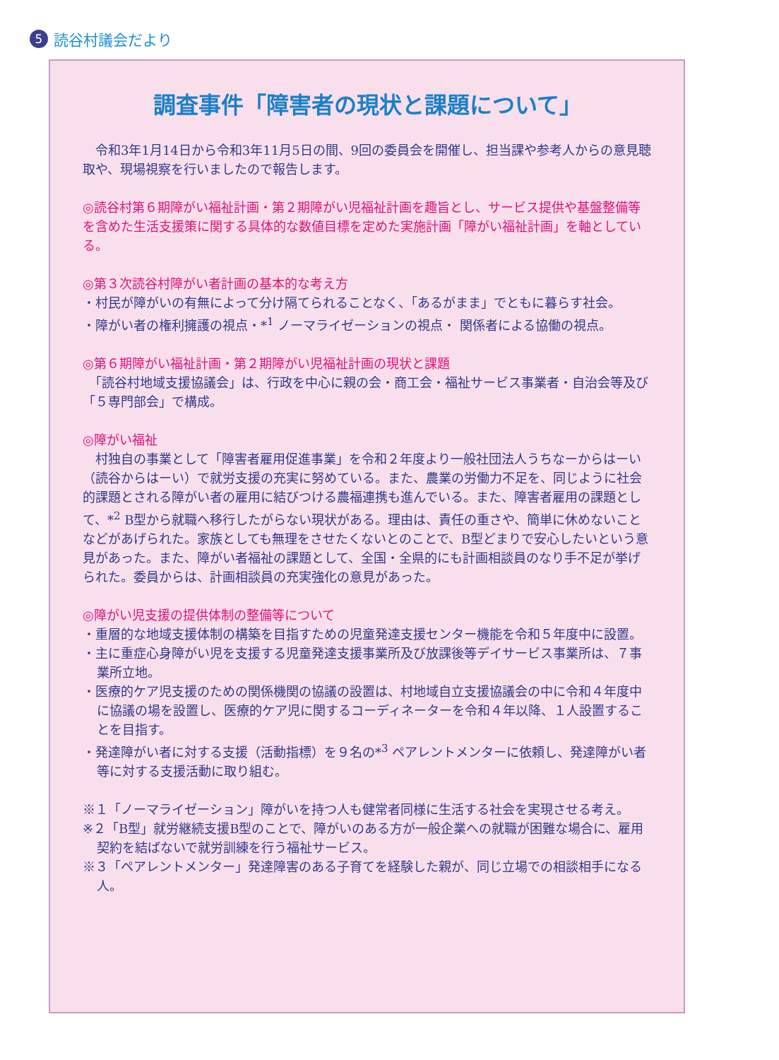5 読谷村議会だより
調査事件「障害者の現状と課題について」
　令和3年1月14日から令和3年11月5日の間、9回の委員会を開催し、担当課や参考人からの意見聴取や、現場視察を行いましたので報告します。
◎読谷村第６期障がい福祉計画・第２期障がい児福祉計画を趣旨とし、サービス提供や基盤整備等を含めた生活支援策に関する具体的な数値目標を定めた実施計画「障がい福祉計画」を軸としている。
◎第３次読谷村障がい者計画の基本的な考え方
・村民が障がいの有無によって分け隔てられることなく、「あるがまま」でともに暮らす社会。
・障がい者の権利擁護の視点・*<sup>1</sup> ノーマライゼーションの視点・ 関係者による協働の視点。
◎第６期障がい福祉計画・第２期障がい児福祉計画の現状と課題
　「読谷村地域支援協議会」は、行政を中心に親の会・商工会・福祉サービス事業者・自治会等及び「５専門部会」で構成。
◎障がい福祉
　村独自の事業として「障害者雇用促進事業」を令和２年度より一般社団法人うちなーからはーい（読谷からはーい）で就労支援の充実に努めている。また、農業の労働力不足を、同じように社会的課題とされる障がい者の雇用に結びつける農福連携も進んでいる。また、障害者雇用の課題として、*<sup>2</sup> B型から就職へ移行したがらない現状がある。理由は、責任の重さや、簡単に休めないことなどがあげられた。家族としても無理をさせたくないとのことで、B型どまりで安心したいという意見があった。また、障がい者福祉の課題として、全国・全県的にも計画相談員のなり手不足が挙げられた。委員からは、計画相談員の充実強化の意見があった。
◎障がい児支援の提供体制の整備等について
・重層的な地域支援体制の構築を目指すための児童発達支援センター機能を令和５年度中に設置。
・主に重症心身障がい児を支援する児童発達支援事業所及び放課後等デイサービス事業所は、７事業所立地。
・医療的ケア児支援のための関係機関の協議の設置は、村地域自立支援協議会の中に令和４年度中に協議の場を設置し、医療的ケア児に関するコーディネーターを令和４年以降、１人設置することを目指す。
・発達障がい者に対する支援（活動指標）を９名の*<sup>3</sup> ペアレントメンターに依頼し、発達障がい者等に対する支援活動に取り組む。
※１「ノーマライゼーション」障がいを持つ人も健常者同様に生活する社会を実現させる考え。
※２「B型」就労継続支援B型のことで、障がいのある方が一般企業への就職が困難な場合に、雇用契約を結ばないで就労訓練を行う福祉サービス。
※３「ペアレントメンター」発達障害のある子育てを経験した親が、同じ立場での相談相手になる人。